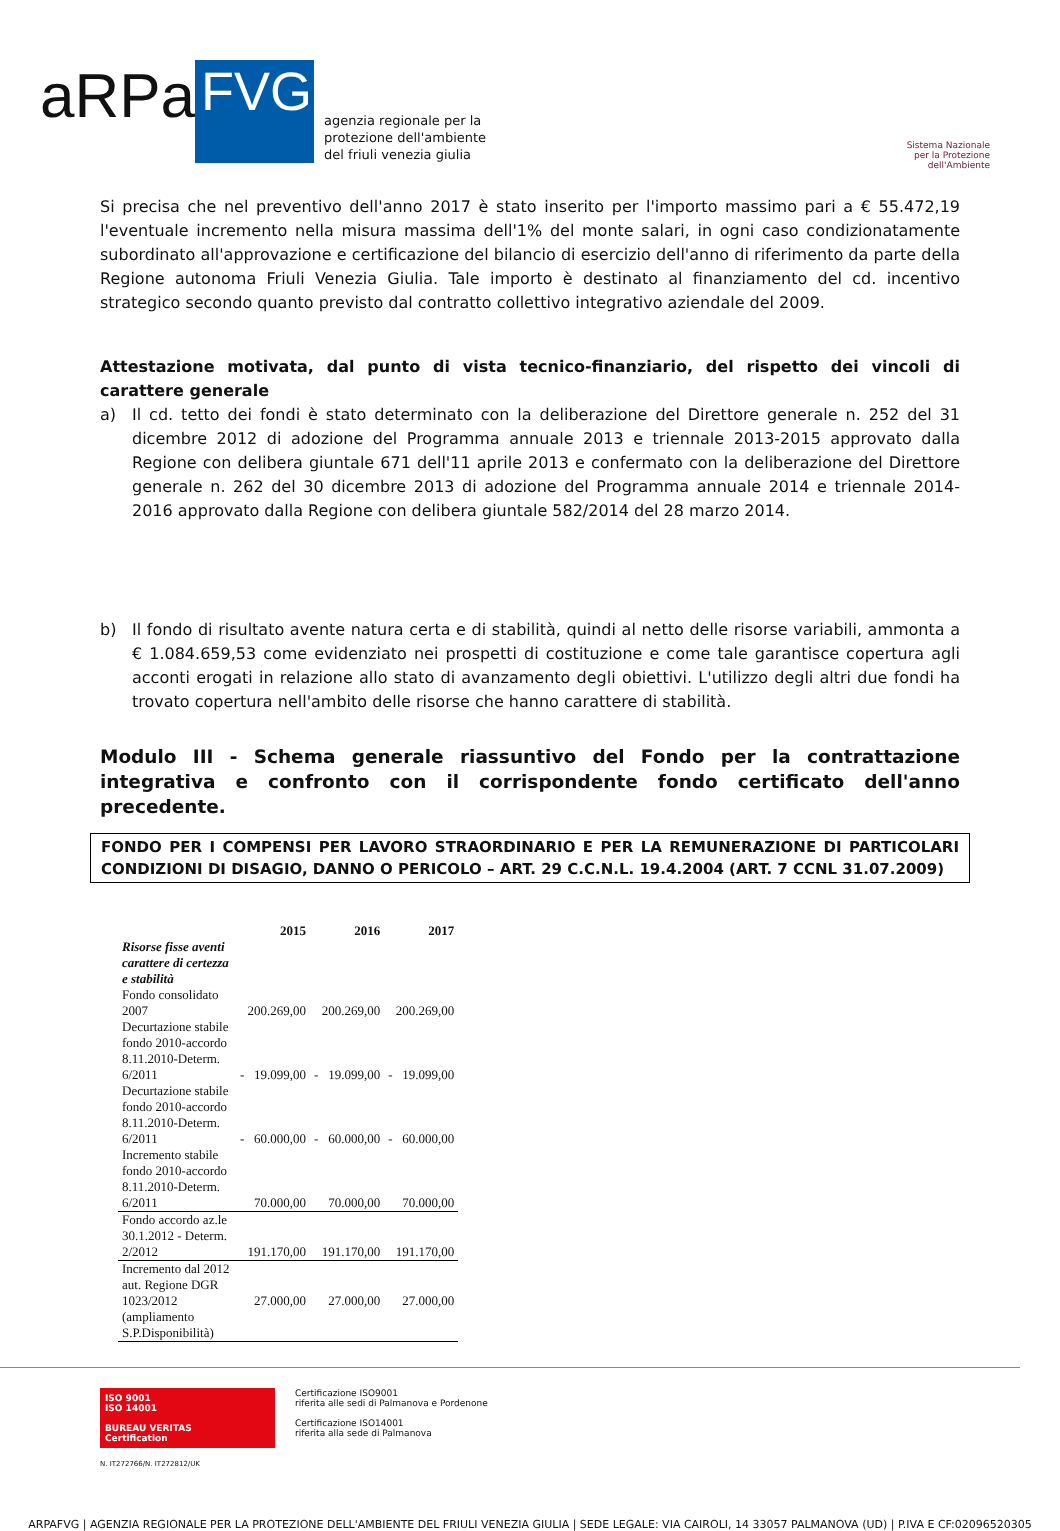aRPa
FVG
agenzia regionale per la
protezione dell'ambiente
del friuli venezia giulia
Sistema Nazionale
per la Protezione
dell'Ambiente
Si precisa che nel preventivo dell'anno 2017 è stato inserito per l'importo massimo pari a € 55.472,19 l'eventuale incremento nella misura massima dell'1% del monte salari, in ogni caso condizionatamente subordinato all'approvazione e certificazione del bilancio di esercizio dell'anno di riferimento da parte della Regione autonoma Friuli Venezia Giulia. Tale importo è destinato al finanziamento del cd. incentivo strategico secondo quanto previsto dal contratto collettivo integrativo aziendale del 2009.
Attestazione motivata, dal punto di vista tecnico-finanziario, del rispetto dei vincoli di carattere generale
a) Il cd. tetto dei fondi è stato determinato con la deliberazione del Direttore generale n. 252 del 31 dicembre 2012 di adozione del Programma annuale 2013 e triennale 2013-2015 approvato dalla Regione con delibera giuntale 671 dell'11 aprile 2013 e confermato con la deliberazione del Direttore generale n. 262 del 30 dicembre 2013 di adozione del Programma annuale 2014 e triennale 2014-2016 approvato dalla Regione con delibera giuntale 582/2014 del 28 marzo 2014.
b) Il fondo di risultato avente natura certa e di stabilità, quindi al netto delle risorse variabili, ammonta a € 1.084.659,53 come evidenziato nei prospetti di costituzione e come tale garantisce copertura agli acconti erogati in relazione allo stato di avanzamento degli obiettivi. L'utilizzo degli altri due fondi ha trovato copertura nell'ambito delle risorse che hanno carattere di stabilità.
Modulo III - Schema generale riassuntivo del Fondo per la contrattazione integrativa e confronto con il corrispondente fondo certificato dell'anno precedente.
FONDO PER I COMPENSI PER LAVORO STRAORDINARIO E PER LA REMUNERAZIONE DI PARTICOLARI CONDIZIONI DI DISAGIO, DANNO O PERICOLO – ART. 29 C.C.N.L. 19.4.2004 (ART. 7 CCNL 31.07.2009)
| | 2015 | 2016 | 2017 |
| --- | --- | --- | --- |
| Risorse fisse aventi carattere di certezza e stabilità | | | |
| Fondo consolidato 2007 | 200.269,00 | 200.269,00 | 200.269,00 |
| Decurtazione stabile fondo 2010-accordo 8.11.2010-Determ. 6/2011 | - 19.099,00 | - 19.099,00 | - 19.099,00 |
| Decurtazione stabile fondo 2010-accordo 8.11.2010-Determ. 6/2011 | - 60.000,00 | - 60.000,00 | - 60.000,00 |
| Incremento stabile fondo 2010-accordo 8.11.2010-Determ. 6/2011 | 70.000,00 | 70.000,00 | 70.000,00 |
| Fondo accordo az.le 30.1.2012 - Determ. 2/2012 | 191.170,00 | 191.170,00 | 191.170,00 |
| Incremento dal 2012 aut. Regione DGR 1023/2012 (ampliamento S.P.Disponibilità) | 27.000,00 | 27.000,00 | 27.000,00 |
ISO 9001
ISO 14001
BUREAU VERITAS
Certification
N. IT272766/N. IT272812/UK
Certificazione ISO9001
riferita alle sedi di Palmanova e Pordenone
Certificazione ISO14001
riferita alla sede di Palmanova
ARPAFVG | AGENZIA REGIONALE PER LA PROTEZIONE DELL'AMBIENTE DEL FRIULI VENEZIA GIULIA | SEDE LEGALE: VIA CAIROLI, 14 33057 PALMANOVA (UD) | P.IVA E CF:02096520305